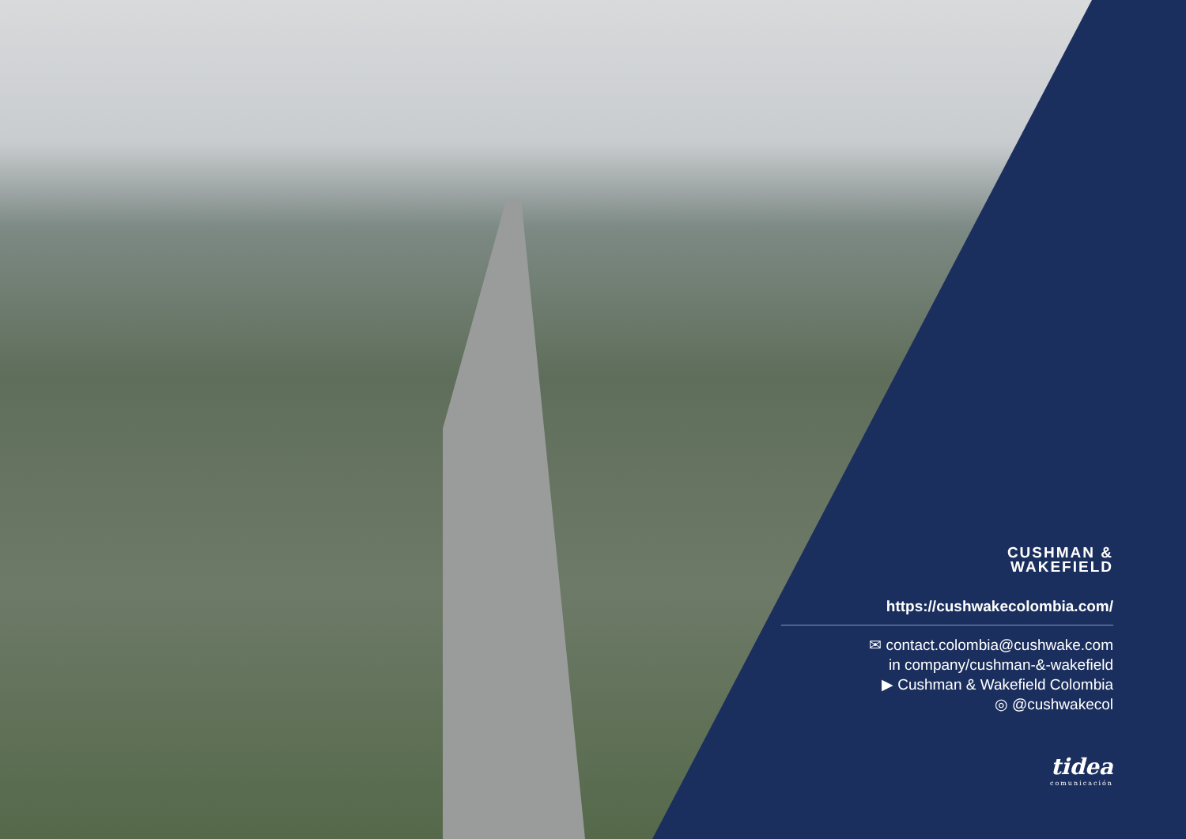CUSHMAN &
WAKEFIELD
https://cushwakecolombia.com/
✉ contact.colombia@cushwake.com
in company/cushman-&-wakefield
▶ Cushman & Wakefield Colombia
◎ @cushwakecol
tidea
comunicación